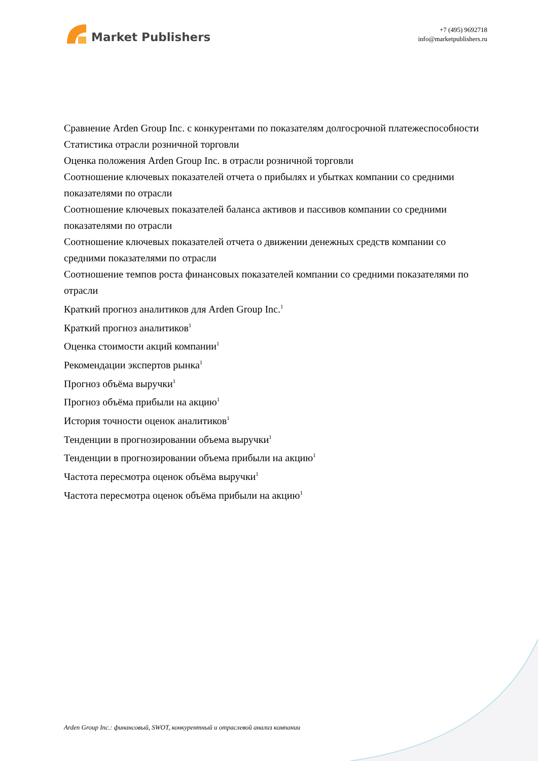Market Publishers
+7 (495) 9692718
info@marketpublishers.ru
Сравнение Arden Group Inc. с конкурентами по показателям долгосрочной платежеспособности
Статистика отрасли розничной торговли
Оценка положения Arden Group Inc. в отрасли розничной торговли
Соотношение ключевых показателей отчета о прибылях и убытках компании со средними показателями по отрасли
Соотношение ключевых показателей баланса активов и пассивов компании со средними показателями по отрасли
Соотношение ключевых показателей отчета о движении денежных средств компании со средними показателями по отрасли
Соотношение темпов роста финансовых показателей компании со средними показателями по отрасли
Краткий прогноз аналитиков для Arden Group Inc.<sup>1</sup>
Краткий прогноз аналитиков<sup>1</sup>
Оценка стоимости акций компании<sup>1</sup>
Рекомендации экспертов рынка<sup>1</sup>
Прогноз объёма выручки<sup>1</sup>
Прогноз объёма прибыли на акцию<sup>1</sup>
История точности оценок аналитиков<sup>1</sup>
Тенденции в прогнозировании объема выручки<sup>1</sup>
Тенденции в прогнозировании объема прибыли на акцию<sup>1</sup>
Частота пересмотра оценок объёма выручки<sup>1</sup>
Частота пересмотра оценок объёма прибыли на акцию<sup>1</sup>
Arden Group Inc.: финансовый, SWOT, конкурентный и отраслевой анализ компании